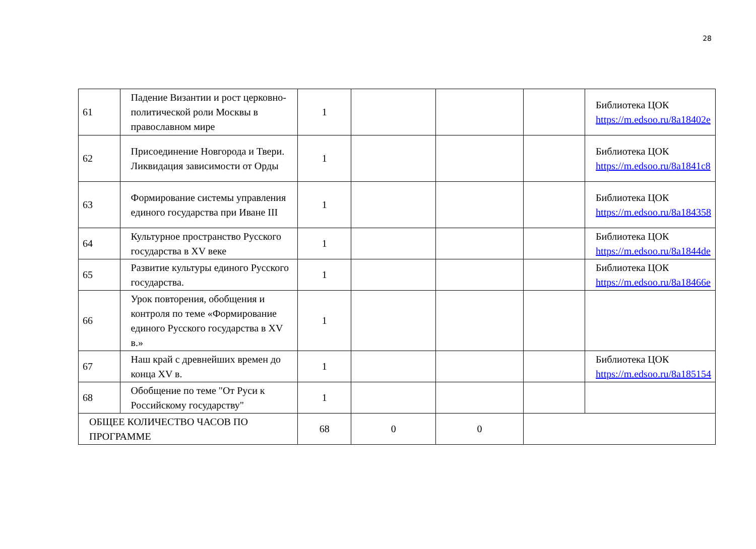28
| 61 | Падение Византии и рост церковно-политической роли Москвы в православном мире | 1 | | | | Библиотека ЦОК https://m.edsoo.ru/8a18402e |
| 62 | Присоединение Новгорода и Твери. Ликвидация зависимости от Орды | 1 | | | | Библиотека ЦОК https://m.edsoo.ru/8a1841c8 |
| 63 | Формирование системы управления единого государства при Иване III | 1 | | | | Библиотека ЦОК https://m.edsoo.ru/8a184358 |
| 64 | Культурное пространство Русского государства в XV веке | 1 | | | | Библиотека ЦОК https://m.edsoo.ru/8a1844de |
| 65 | Развитие культуры единого Русского государства. | 1 | | | | Библиотека ЦОК https://m.edsoo.ru/8a18466e |
| 66 | Урок повторения, обобщения и контроля по теме «Формирование единого Русского государства в XV в.» | 1 | | | | |
| 67 | Наш край с древнейших времен до конца XV в. | 1 | | | | Библиотека ЦОК https://m.edsoo.ru/8a185154 |
| 68 | Обобщение по теме "От Руси к Российскому государству" | 1 | | | | |
| ОБЩЕЕ КОЛИЧЕСТВО ЧАСОВ ПО ПРОГРАММЕ | | 68 | 0 | 0 | | |